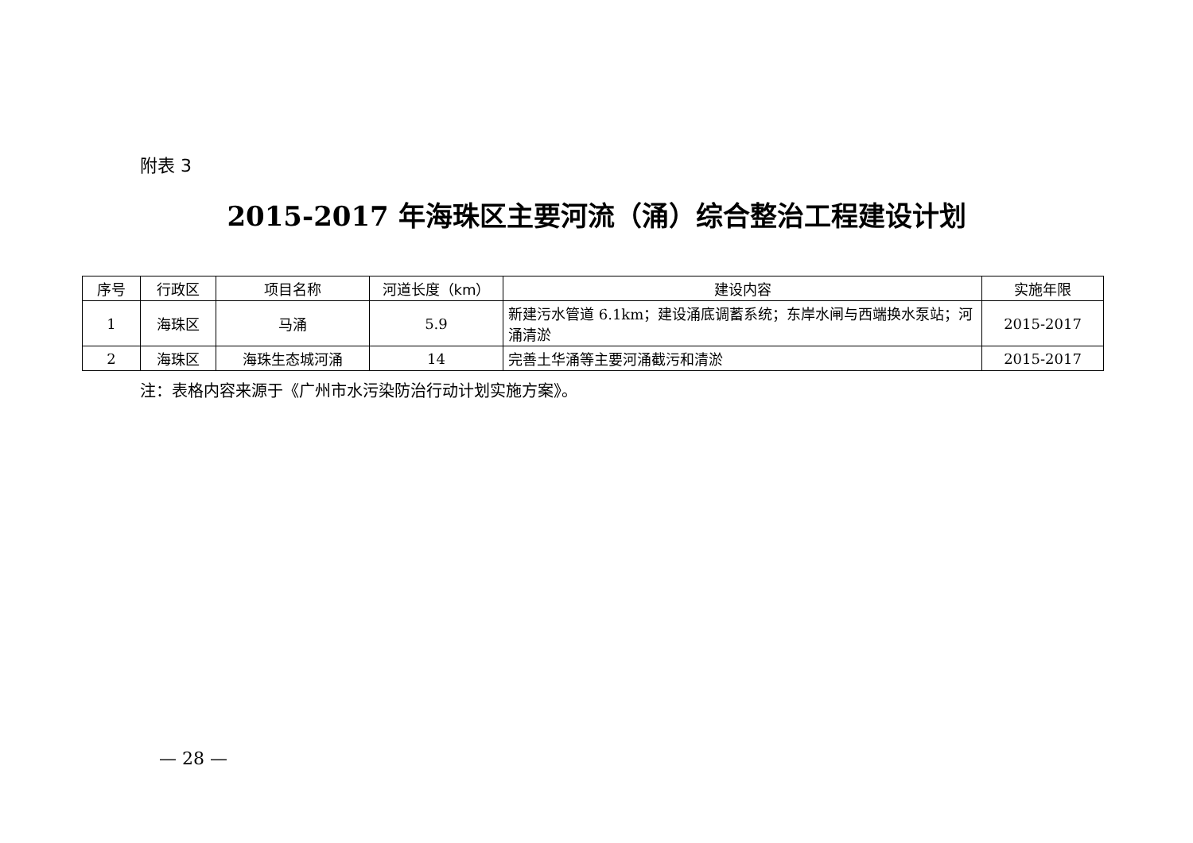附表 3
2015-2017 年海珠区主要河流（涌）综合整治工程建设计划
| 序号 | 行政区 | 项目名称 | 河道长度（km） | 建设内容 | 实施年限 |
| --- | --- | --- | --- | --- | --- |
| 1 | 海珠区 | 马涌 | 5.9 | 新建污水管道 6.1km；建设涌底调蓄系统；东岸水闸与西端换水泵站；河涌清淤 | 2015-2017 |
| 2 | 海珠区 | 海珠生态城河涌 | 14 | 完善土华涌等主要河涌截污和清淤 | 2015-2017 |
注：表格内容来源于《广州市水污染防治行动计划实施方案》。
— 28 —